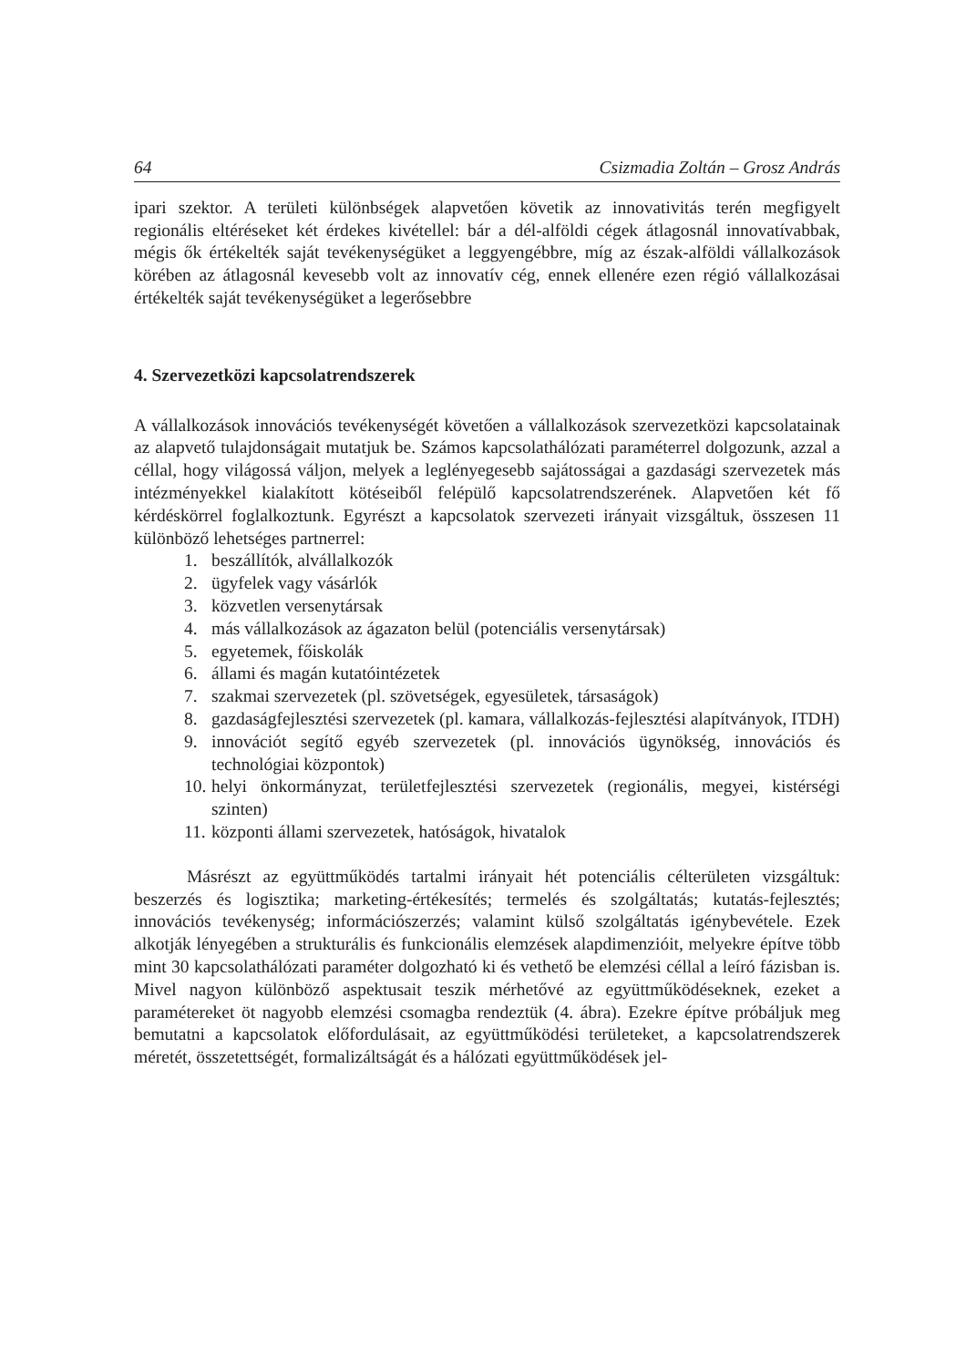64 Csizmadia Zoltán – Grosz András
ipari szektor. A területi különbségek alapvetően követik az innovativitás terén megfigyelt regionális eltéréseket két érdekes kivétellel: bár a dél-alföldi cégek átlagosnál innovatívabbak, mégis ők értékelték saját tevékenységüket a leggyengébbre, míg az észak-alföldi vállalkozások körében az átlagosnál kevesebb volt az innovatív cég, ennek ellenére ezen régió vállalkozásai értékelték saját tevékenységüket a legerősebbre
4. Szervezetközi kapcsolatrendszerek
A vállalkozások innovációs tevékenységét követően a vállalkozások szervezetközi kapcsolatainak az alapvető tulajdonságait mutatjuk be. Számos kapcsolathálózati paraméterrel dolgozunk, azzal a céllal, hogy világossá váljon, melyek a leglényegesebb sajátosságai a gazdasági szervezetek más intézményekkel kialakított kötéseiből felépülő kapcsolatrendszerének. Alapvetően két fő kérdéskörrel foglalkoztunk. Egyrészt a kapcsolatok szervezeti irányait vizsgáltuk, összesen 11 különböző lehetséges partnerrel:
1. beszállítók, alvállalkozók
2. ügyfelek vagy vásárlók
3. közvetlen versenytársak
4. más vállalkozások az ágazaton belül (potenciális versenytársak)
5. egyetemek, főiskolák
6. állami és magán kutatóintézetek
7. szakmai szervezetek (pl. szövetségek, egyesületek, társaságok)
8. gazdaságfejlesztési szervezetek (pl. kamara, vállalkozás-fejlesztési alapítványok, ITDH)
9. innovációt segítő egyéb szervezetek (pl. innovációs ügynökség, innovációs és technológiai központok)
10.
helyi önkormányzat, területfejlesztési szervezetek (regionális, megyei, kistérségi szinten)
11. központi állami szervezetek, hatóságok, hivatalok
Másrészt az együttműködés tartalmi irányait hét potenciális célterületen vizsgáltuk: beszerzés és logisztika; marketing-értékesítés; termelés és szolgáltatás; kutatás-fejlesztés; innovációs tevékenység; információszerzés; valamint külső szolgáltatás igénybevétele. Ezek alkotják lényegében a strukturális és funkcionális elemzések alapdimenzióit, melyekre építve több mint 30 kapcsolathálózati paraméter dolgozható ki és vethető be elemzési céllal a leíró fázisban is. Mivel nagyon különböző aspektusait teszik mérhetővé az együttműködéseknek, ezeket a paramétereket öt nagyobb elemzési csomagba rendeztük (4. ábra). Ezekre építve próbáljuk meg bemutatni a kapcsolatok előfordulásait, az együttműködési területeket, a kapcsolatrendszerek méretét, összetettségét, formalizáltságát és a hálózati együttműködések jel-